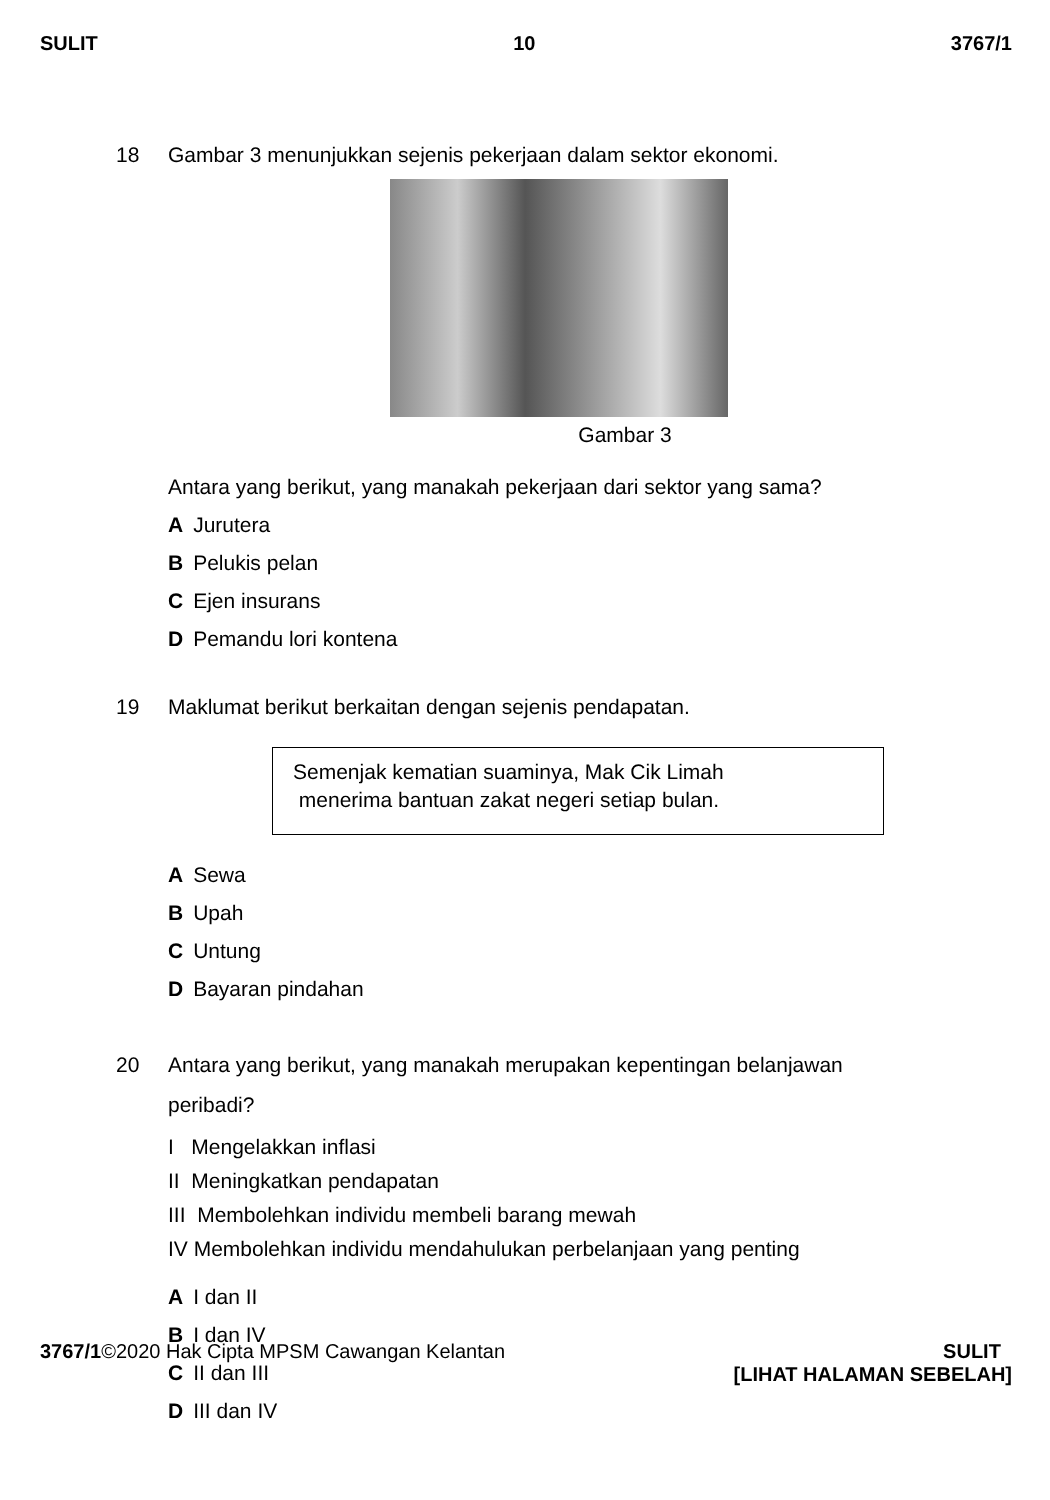SULIT 10 3767/1
18 Gambar 3 menunjukkan sejenis pekerjaan dalam sektor ekonomi.
Gambar 3
Antara yang berikut, yang manakah pekerjaan dari sektor yang sama?
A Jurutera
B Pelukis pelan
C Ejen insurans
D Pemandu lori kontena
19 Maklumat berikut berkaitan dengan sejenis pendapatan.
Semenjak kematian suaminya, Mak Cik Limah
menerima bantuan zakat negeri setiap bulan.
A Sewa
B Upah
C Untung
D Bayaran pindahan
20 Antara yang berikut, yang manakah merupakan kepentingan belanjawan
peribadi?
I Mengelakkan inflasi
II Meningkatkan pendapatan
III Membolehkan individu membeli barang mewah
IV Membolehkan individu mendahulukan perbelanjaan yang penting
A I dan II
B I dan IV
C II dan III
D III dan IV
3767/1©2020 Hak Cipta MPSM Cawangan Kelantan SULIT
[LIHAT HALAMAN SEBELAH]